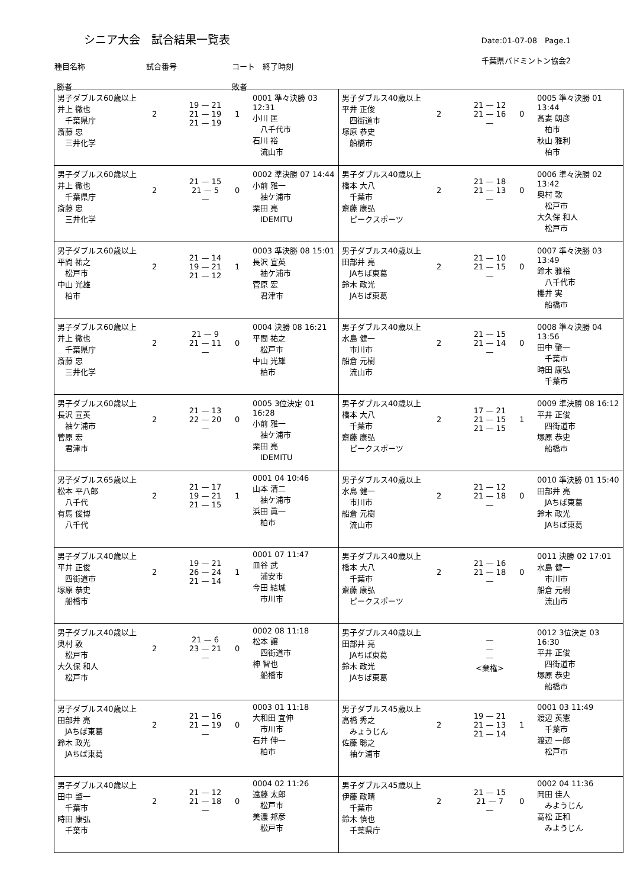シニア大会　試合結果一覧表
Date:01-07-08　Page.1
千葉県バドミントン協会2
種目名称 試合番号 コート　終了時刻
勝者 敗者
| 男子ダブルス60歳以上 井上 徹也 千葉県庁 斎藤 忠 三井化学 2 19 — 21 21 — 19 21 — 19 1 0001 準々決勝 03 12:31 小川 匡 八千代市 石川 裕 流山市 | 男子ダブルス40歳以上 平井 正俊 四街道市 塚原 恭史 船橋市 2 21 — 12 21 — 16 — 0 0005 準々決勝 01 13:44 髙妻 朗彦 柏市 秋山 雅利 柏市 |
| 男子ダブルス60歳以上 井上 徹也 千葉県庁 斎藤 忠 三井化学 2 21 — 15 21 — 5 — 0 0002 準決勝 07 14:44 小前 雅一 袖ケ浦市 栗田 亮 IDEMITU | 男子ダブルス40歳以上 橋本 大八 千葉市 齋藤 康弘 ピークスポーツ 2 21 — 18 21 — 13 — 0 0006 準々決勝 02 13:42 奥村 敦 松戸市 大久保 和人 松戸市 |
| 男子ダブルス60歳以上 平間 祐之 松戸市 中山 光雄 柏市 2 21 — 14 19 — 21 21 — 12 1 0003 準決勝 08 15:01 長沢 宣英 袖ケ浦市 菅原 宏 君津市 | 男子ダブルス40歳以上 田部井 亮 JAちば東葛 鈴木 政光 JAちば東葛 2 21 — 10 21 — 15 — 0 0007 準々決勝 03 13:49 鈴木 雅裕 八千代市 櫻井 実 船橋市 |
| 男子ダブルス60歳以上 井上 徹也 千葉県庁 斎藤 忠 三井化学 2 21 — 9 21 — 11 — 0 0004 決勝 08 16:21 平間 祐之 松戸市 中山 光雄 柏市 | 男子ダブルス40歳以上 水島 健一 市川市 船倉 元樹 流山市 2 21 — 15 21 — 14 — 0 0008 準々決勝 04 13:56 田中 肇一 千葉市 時田 康弘 千葉市 |
| 男子ダブルス60歳以上 長沢 宣英 袖ケ浦市 菅原 宏 君津市 2 21 — 13 22 — 20 — 0 0005 3位決定 01 16:28 小前 雅一 袖ケ浦市 栗田 亮 IDEMITU | 男子ダブルス40歳以上 橋本 大八 千葉市 齋藤 康弘 ピークスポーツ 2 17 — 21 21 — 15 21 — 15 1 0009 準決勝 08 16:12 平井 正俊 四街道市 塚原 恭史 船橋市 |
| 男子ダブルス65歳以上 松本 平八郎 八千代 有馬 俊博 八千代 2 21 — 17 19 — 21 21 — 15 1 0001 04 10:46 山本 清二 袖ケ浦市 浜田 眞一 柏市 | 男子ダブルス40歳以上 水島 健一 市川市 船倉 元樹 流山市 2 21 — 12 21 — 18 — 0 0010 準決勝 01 15:40 田部井 亮 JAちば東葛 鈴木 政光 JAちば東葛 |
| 男子ダブルス40歳以上 平井 正俊 四街道市 塚原 恭史 船橋市 2 19 — 21 26 — 24 21 — 14 1 0001 07 11:47 皿谷 武 浦安市 今田 結城 市川市 | 男子ダブルス40歳以上 橋本 大八 千葉市 齋藤 康弘 ピークスポーツ 2 21 — 16 21 — 18 — 0 0011 決勝 02 17:01 水島 健一 市川市 船倉 元樹 流山市 |
| 男子ダブルス40歳以上 奥村 敦 松戸市 大久保 和人 松戸市 2 21 — 6 23 — 21 — 0 0002 08 11:18 松本 譲 四街道市 神 智也 船橋市 | 男子ダブルス40歳以上 田部井 亮 JAちば東葛 鈴木 政光 JAちば東葛 — — — <棄権> 0012 3位決定 03 16:30 平井 正俊 四街道市 塚原 恭史 船橋市 |
| 男子ダブルス40歳以上 田部井 亮 JAちば東葛 鈴木 政光 JAちば東葛 2 21 — 16 21 — 19 — 0 0003 01 11:18 大和田 宜伸 市川市 石井 伸一 柏市 | 男子ダブルス45歳以上 高橋 秀之 みょうじん 佐藤 聡之 袖ケ浦市 2 19 — 21 21 — 13 21 — 14 1 0001 03 11:49 渡辺 英憲 千葉市 渡辺 一郎 松戸市 |
| 男子ダブルス40歳以上 田中 肇一 千葉市 時田 康弘 千葉市 2 21 — 12 21 — 18 — 0 0004 02 11:26 遠藤 太郎 松戸市 美濃 邦彦 松戸市 | 男子ダブルス45歳以上 伊藤 政晴 千葉市 鈴木 慎也 千葉県庁 2 21 — 15 21 — 7 — 0 0002 04 11:36 岡田 佳人 みようじん 高松 正和 みようじん |